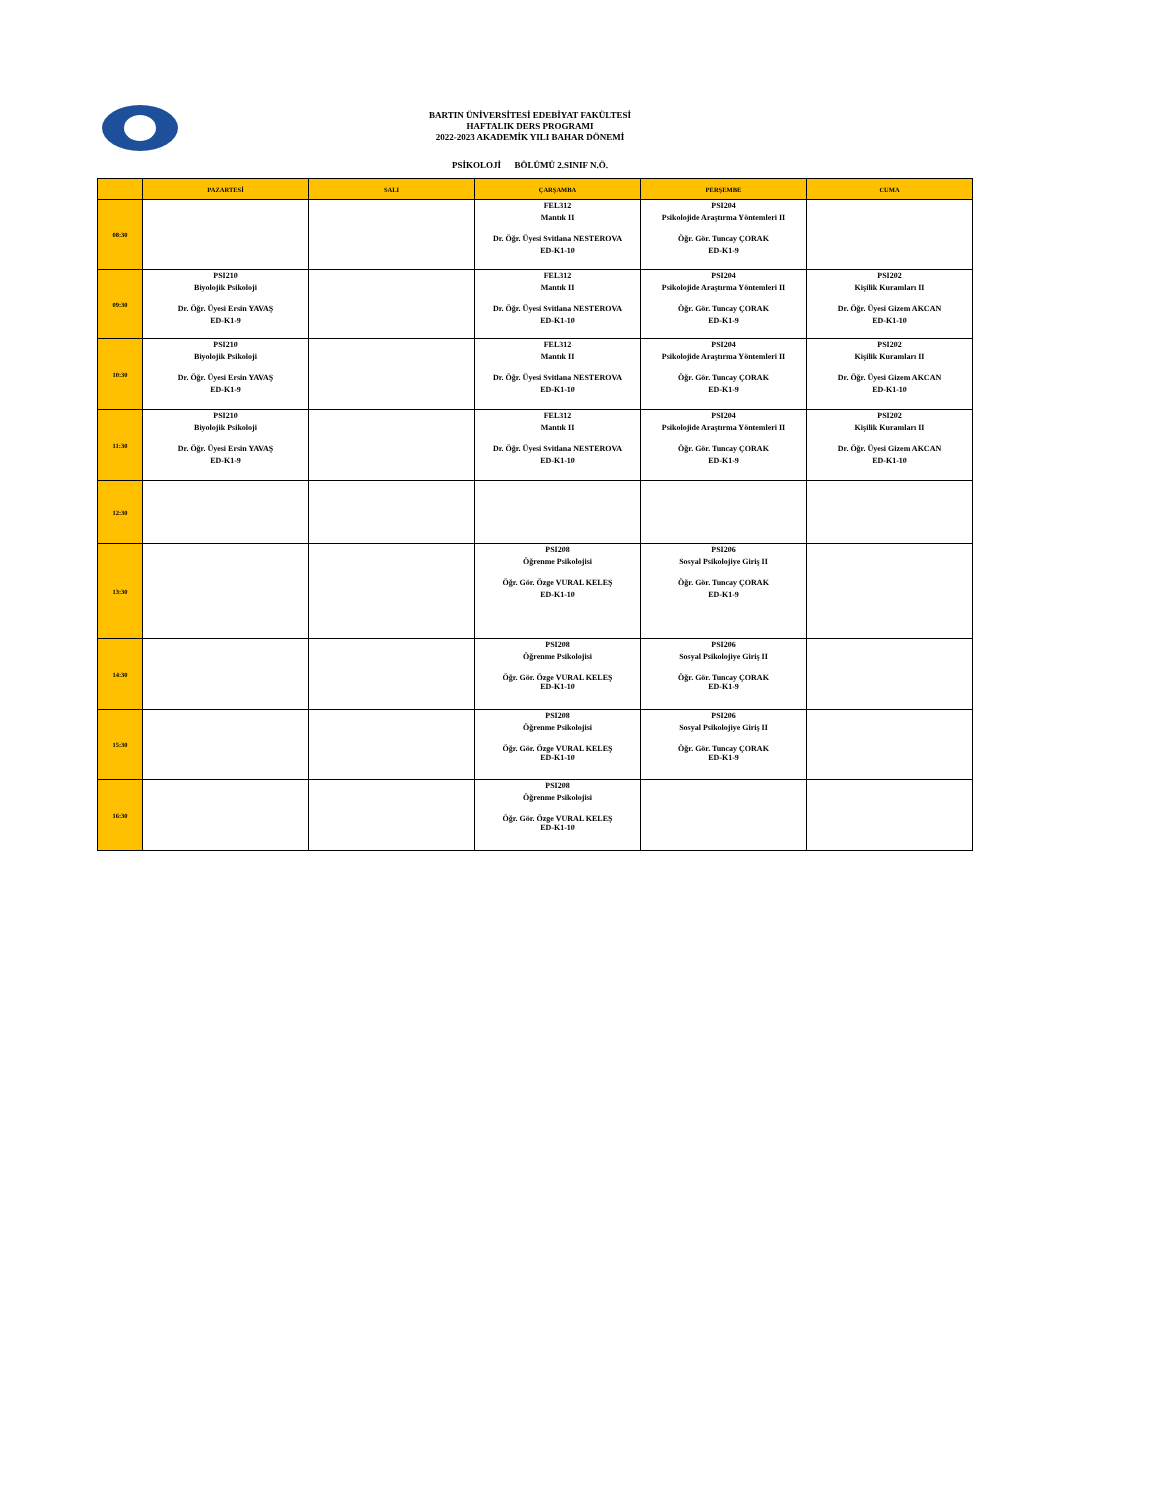BARTIN ÜNİVERSİTESİ EDEBİYAT FAKÜLTESİ
HAFTALIK DERS PROGRAMI
2022-2023 AKADEMİK YILI BAHAR DÖNEMİ
PSİKOLOJİ BÖLÜMÜ 2.SINIF N.Ö.
| | PAZARTESİ | SALI | ÇARŞAMBA | PERŞEMBE | CUMA |
| --- | --- | --- | --- | --- | --- |
| 08:30 | | | FEL312 Mantık II Dr. Öğr. Üyesi Svitlana NESTEROVA ED-K1-10 | PSI204 Psikolojide Araştırma Yöntemleri II Öğr. Gör. Tuncay ÇORAK ED-K1-9 | |
| 09:30 | PSI210 Biyolojik Psikoloji Dr. Öğr. Üyesi Ersin YAVAŞ ED-K1-9 | | FEL312 Mantık II Dr. Öğr. Üyesi Svitlana NESTEROVA ED-K1-10 | PSI204 Psikolojide Araştırma Yöntemleri II Öğr. Gör. Tuncay ÇORAK ED-K1-9 | PSI202 Kişilik Kuramları II Dr. Öğr. Üyesi Gizem AKCAN ED-K1-10 |
| 10:30 | PSI210 Biyolojik Psikoloji Dr. Öğr. Üyesi Ersin YAVAŞ ED-K1-9 | | FEL312 Mantık II Dr. Öğr. Üyesi Svitlana NESTEROVA ED-K1-10 | PSI204 Psikolojide Araştırma Yöntemleri II Öğr. Gör. Tuncay ÇORAK ED-K1-9 | PSI202 Kişilik Kuramları II Dr. Öğr. Üyesi Gizem AKCAN ED-K1-10 |
| 11:30 | PSI210 Biyolojik Psikoloji Dr. Öğr. Üyesi Ersin YAVAŞ ED-K1-9 | | FEL312 Mantık II Dr. Öğr. Üyesi Svitlana NESTEROVA ED-K1-10 | PSI204 Psikolojide Araştırma Yöntemleri II Öğr. Gör. Tuncay ÇORAK ED-K1-9 | PSI202 Kişilik Kuramları II Dr. Öğr. Üyesi Gizem AKCAN ED-K1-10 |
| 12:30 | | | | | |
| 13:30 | | | PSI208 Öğrenme Psikolojisi Öğr. Gör. Özge VURAL KELEŞ ED-K1-10 | PSI206 Sosyal Psikolojiye Giriş II Öğr. Gör. Tuncay ÇORAK ED-K1-9 | |
| 14:30 | | | PSI208 Öğrenme Psikolojisi Öğr. Gör. Özge VURAL KELEŞ ED-K1-10 | PSI206 Sosyal Psikolojiye Giriş II Öğr. Gör. Tuncay ÇORAK ED-K1-9 | |
| 15:30 | | | PSI208 Öğrenme Psikolojisi Öğr. Gör. Özge VURAL KELEŞ ED-K1-10 | PSI206 Sosyal Psikolojiye Giriş II Öğr. Gör. Tuncay ÇORAK ED-K1-9 | |
| 16:30 | | | PSI208 Öğrenme Psikolojisi Öğr. Gör. Özge VURAL KELEŞ ED-K1-10 | | |